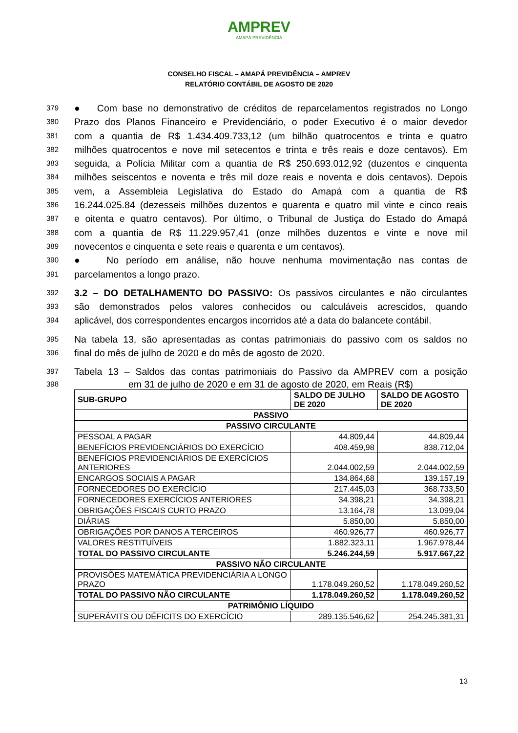AMPREV
AMAPÁ PREVIDÊNCIA
CONSELHO FISCAL – AMAPÁ PREVIDÊNCIA – AMPREV
RELATÓRIO CONTÁBIL DE AGOSTO DE 2020
379
● Com base no demonstrativo de créditos de reparcelamentos registrados no Longo
380
Prazo dos Planos Financeiro e Previdenciário, o poder Executivo é o maior devedor
381
com a quantia de R$ 1.434.409.733,12 (um bilhão quatrocentos e trinta e quatro
382
milhões quatrocentos e nove mil setecentos e trinta e três reais e doze centavos). Em
383
seguida, a Polícia Militar com a quantia de R$ 250.693.012,92 (duzentos e cinquenta
384
milhões seiscentos e noventa e três mil doze reais e noventa e dois centavos). Depois
385
vem, a Assembleia Legislativa do Estado do Amapá com a quantia de R$
386
16.244.025.84 (dezesseis milhões duzentos e quarenta e quatro mil vinte e cinco reais
387
e oitenta e quatro centavos). Por último, o Tribunal de Justiça do Estado do Amapá
388
com a quantia de R$ 11.229.957,41 (onze milhões duzentos e vinte e nove mil
389
novecentos e cinquenta e sete reais e quarenta e um centavos).
390
● No período em análise, não houve nenhuma movimentação nas contas de
391
parcelamentos a longo prazo.
392
3.2 – DO DETALHAMENTO DO PASSIVO: Os passivos circulantes e não circulantes
393
são demonstrados pelos valores conhecidos ou calculáveis acrescidos, quando
394
aplicável, dos correspondentes encargos incorridos até a data do balancete contábil.
395
Na tabela 13, são apresentadas as contas patrimoniais do passivo com os saldos no
396
final do mês de julho de 2020 e do mês de agosto de 2020.
397
Tabela 13 – Saldos das contas patrimoniais do Passivo da AMPREV com a posição
398
em 31 de julho de 2020 e em 31 de agosto de 2020, em Reais (R$)
| SUB-GRUPO | SALDO DE JULHO DE 2020 | SALDO DE AGOSTO DE 2020 |
| --- | --- | --- |
| PASSIVO | | |
| PASSIVO CIRCULANTE | | |
| PESSOAL A PAGAR | 44.809,44 | 44.809,44 |
| BENEFÍCIOS PREVIDENCIÁRIOS DO EXERCÍCIO | 408.459,98 | 838.712,04 |
| BENEFÍCIOS PREVIDENCIÁRIOS DE EXERCÍCIOS ANTERIORES | 2.044.002,59 | 2.044.002,59 |
| ENCARGOS SOCIAIS A PAGAR | 134.864,68 | 139.157,19 |
| FORNECEDORES DO EXERCÍCIO | 217.445,03 | 368.733,50 |
| FORNECEDORES EXERCÍCIOS ANTERIORES | 34.398,21 | 34.398,21 |
| OBRIGAÇÕES FISCAIS CURTO PRAZO | 13.164,78 | 13.099,04 |
| DIÁRIAS | 5.850,00 | 5.850,00 |
| OBRIGAÇÕES POR DANOS A TERCEIROS | 460.926,77 | 460.926,77 |
| VALORES RESTITUÍVEIS | 1.882.323,11 | 1.967.978,44 |
| TOTAL DO PASSIVO CIRCULANTE | 5.246.244,59 | 5.917.667,22 |
| PASSIVO NÃO CIRCULANTE | | |
| PROVISÕES MATEMÁTICA PREVIDENCIÁRIA A LONGO PRAZO | 1.178.049.260,52 | 1.178.049.260,52 |
| TOTAL DO PASSIVO NÃO CIRCULANTE | 1.178.049.260,52 | 1.178.049.260,52 |
| PATRIMÔNIO LÍQUIDO | | |
| SUPERÁVITS OU DÉFICITS DO EXERCÍCIO | 289.135.546,62 | 254.245.381,31 |
13